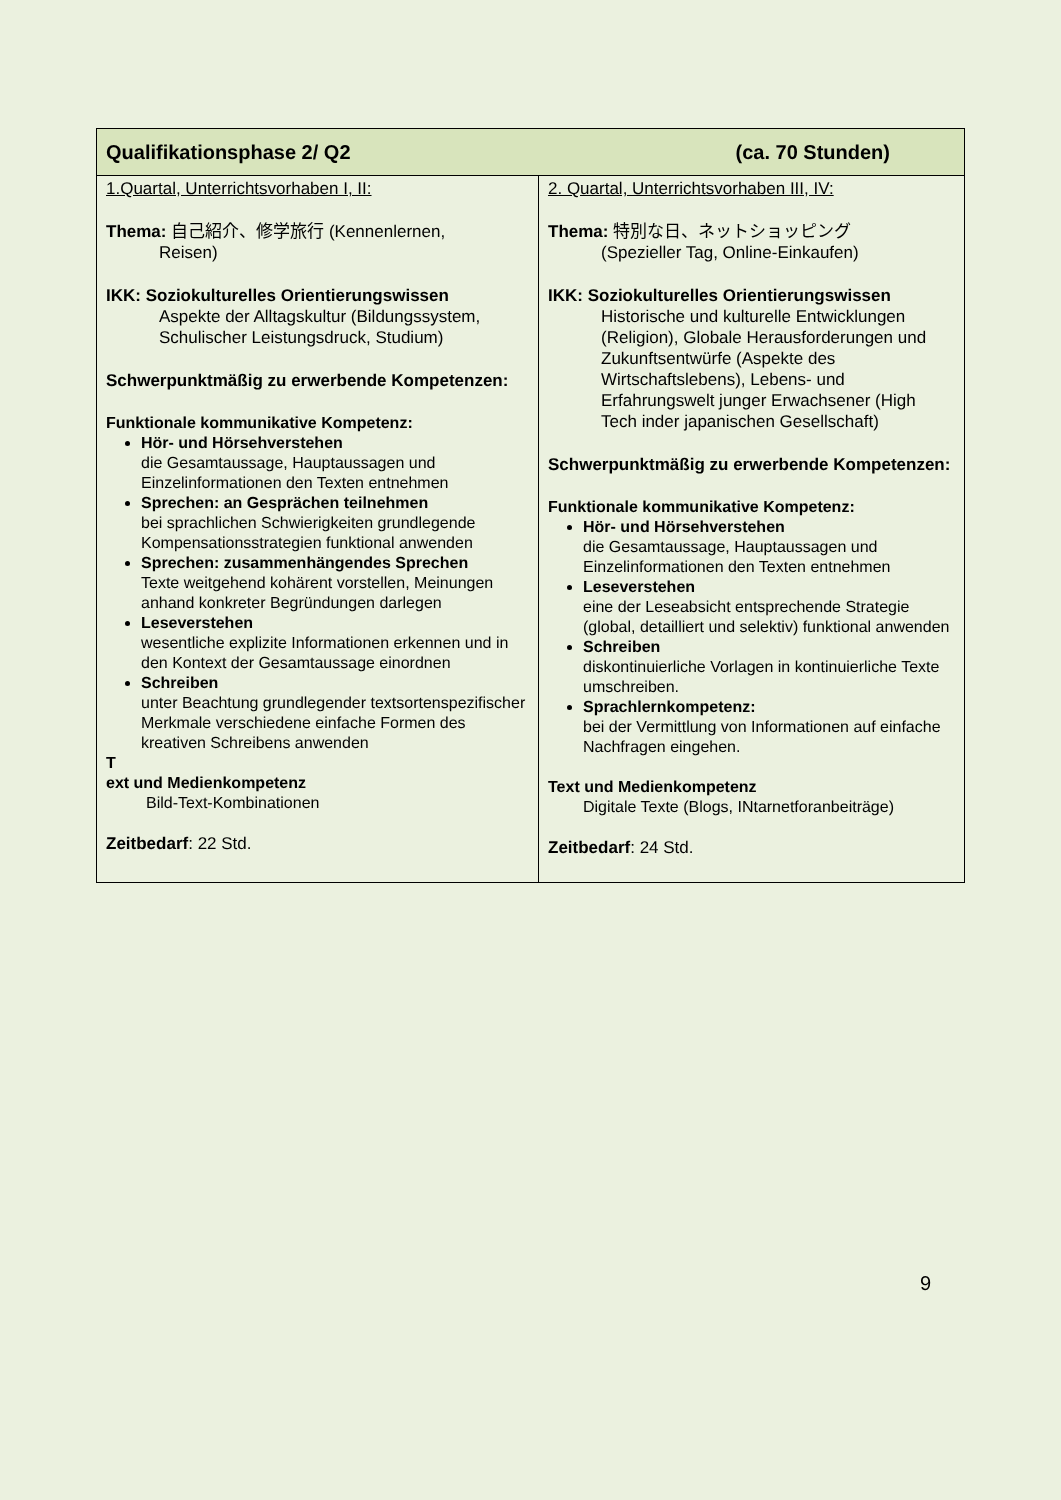| Qualifikationsphase 2/ Q2 (ca. 70 Stunden) | |
| --- | --- |
| 1.Quartal, Unterrichtsvorhaben I, II: Thema: 自己紹介、修学旅行 (Kennenlernen, Reisen) IKK: Soziokulturelles Orientierungswissen Aspekte der Alltagskultur (Bildungssystem, Schulischer Leistungsdruck, Studium) Schwerpunktmäßig zu erwerbende Kompetenzen: Funktionale kommunikative Kompetenz: Hör- und Hörsehverstehen die Gesamtaussage, Hauptaussagen und Einzelinformationen den Texten entnehmen Sprechen: an Gesprächen teilnehmen bei sprachlichen Schwierigkeiten grundlegende Kompensationsstrategien funktional anwenden Sprechen: zusammenhängendes Sprechen Texte weitgehend kohärent vorstellen, Meinungen anhand konkreter Begründungen darlegen Leseverstehen wesentliche explizite Informationen erkennen und in den Kontext der Gesamtaussage einordnen Schreiben unter Beachtung grundlegender textsortenspezifischer Merkmale verschiedene einfache Formen des kreativen Schreibens anwenden T ext und Medienkompetenz Bild-Text-Kombinationen Zeitbedarf : 22 Std. | 2. Quartal, Unterrichtsvorhaben III, IV: Thema: 特別な日、ネットショッピング (Spezieller Tag, Online-Einkaufen) IKK: Soziokulturelles Orientierungswissen Historische und kulturelle Entwicklungen (Religion), Globale Herausforderungen und Zukunftsentwürfe (Aspekte des Wirtschaftslebens), Lebens- und Erfahrungswelt junger Erwachsener (High Tech inder japanischen Gesellschaft) Schwerpunktmäßig zu erwerbende Kompetenzen: Funktionale kommunikative Kompetenz: Hör- und Hörsehverstehen die Gesamtaussage, Hauptaussagen und Einzelinformationen den Texten entnehmen Leseverstehen eine der Leseabsicht entsprechende Strategie (global, detailliert und selektiv) funktional anwenden Schreiben diskontinuierliche Vorlagen in kontinuierliche Texte umschreiben. Sprachlernkompetenz: bei der Vermittlung von Informationen auf einfache Nachfragen eingehen. Text und Medienkompetenz Digitale Texte (Blogs, INtarnetforanbeiträge) Zeitbedarf : 24 Std. |
9